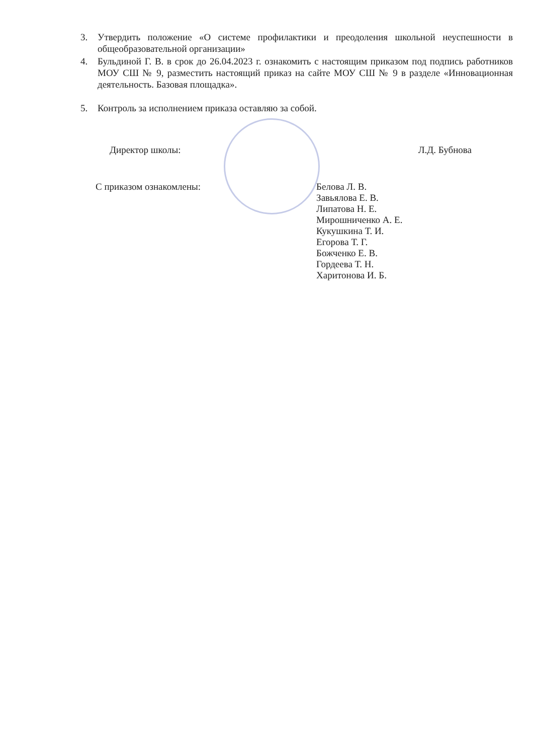3. Утвердить положение «О системе профилактики и преодоления школьной неуспешности в общеобразовательной организации»
4. Бульдиной Г. В. в срок до 26.04.2023 г. ознакомить с настоящим приказом под подпись работников МОУ СШ № 9, разместить настоящий приказ на сайте МОУ СШ № 9 в разделе «Инновационная деятельность. Базовая площадка».
5. Контроль за исполнением приказа оставляю за собой.
Директор школы: Л.Д. Бубнова
С приказом ознакомлены:
Белова Л. В.
Завьялова Е. В.
Липатова Н. Е.
Мирошниченко А. Е.
Кукушкина Т. И.
Егорова Т. Г.
Божченко Е. В.
Гордеева Т. Н.
Харитонова И. Б.